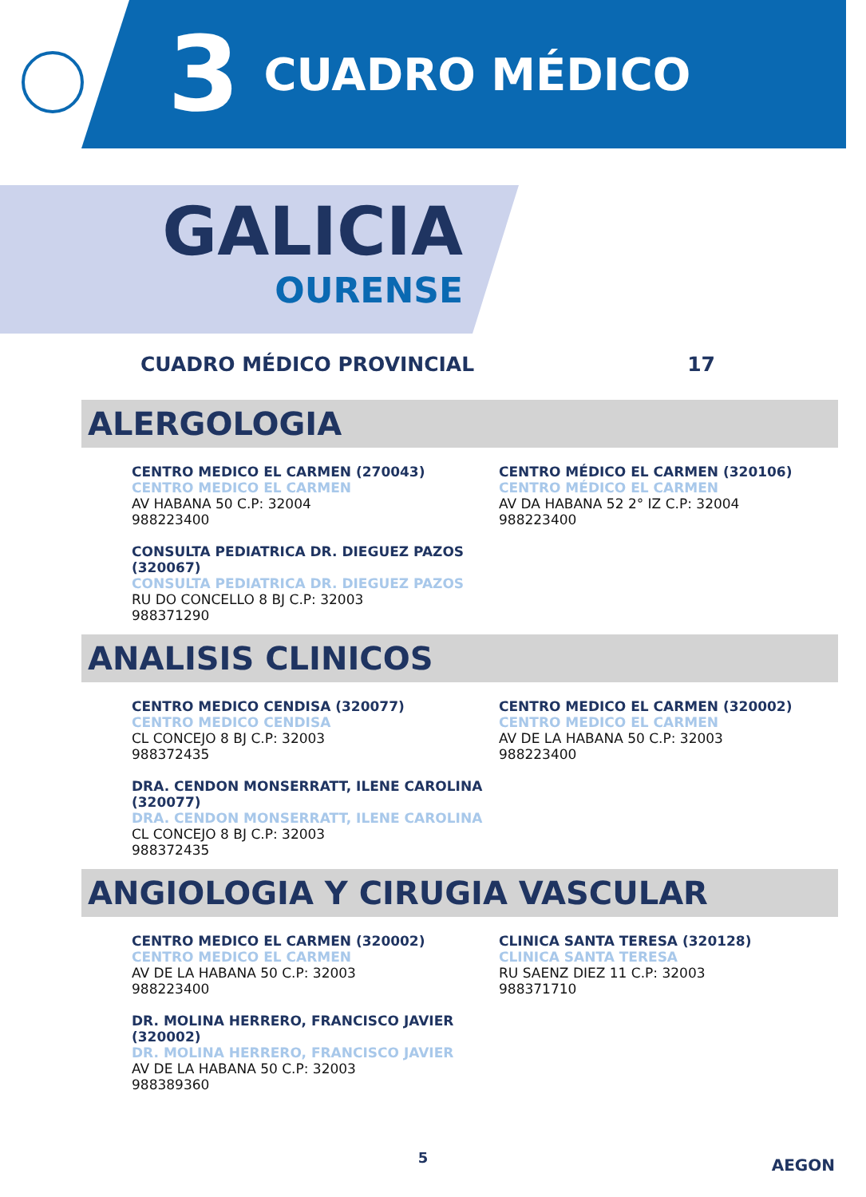3 CUADRO MÉDICO
GALICIA
OURENSE
CUADRO MÉDICO PROVINCIAL 17
ALERGOLOGIA
CENTRO MEDICO EL CARMEN (270043)
CENTRO MEDICO EL CARMEN
AV HABANA 50 C.P: 32004
988223400
CENTRO MÉDICO EL CARMEN (320106)
CENTRO MÉDICO EL CARMEN
AV DA HABANA 52 2° IZ C.P: 32004
988223400
CONSULTA PEDIATRICA DR. DIEGUEZ PAZOS (320067)
CONSULTA PEDIATRICA DR. DIEGUEZ PAZOS
RU DO CONCELLO 8 BJ C.P: 32003
988371290
ANALISIS CLINICOS
CENTRO MEDICO CENDISA (320077)
CENTRO MEDICO CENDISA
CL CONCEJO 8 BJ C.P: 32003
988372435
CENTRO MEDICO EL CARMEN (320002)
CENTRO MEDICO EL CARMEN
AV DE LA HABANA 50 C.P: 32003
988223400
DRA. CENDON MONSERRATT, ILENE CAROLINA (320077)
DRA. CENDON MONSERRATT, ILENE CAROLINA
CL CONCEJO 8 BJ C.P: 32003
988372435
ANGIOLOGIA Y CIRUGIA VASCULAR
CENTRO MEDICO EL CARMEN (320002)
CENTRO MEDICO EL CARMEN
AV DE LA HABANA 50 C.P: 32003
988223400
CLINICA SANTA TERESA (320128)
CLINICA SANTA TERESA
RU SAENZ DIEZ 11 C.P: 32003
988371710
DR. MOLINA HERRERO, FRANCISCO JAVIER (320002)
DR. MOLINA HERRERO, FRANCISCO JAVIER
AV DE LA HABANA 50 C.P: 32003
988389360
5 AEGON